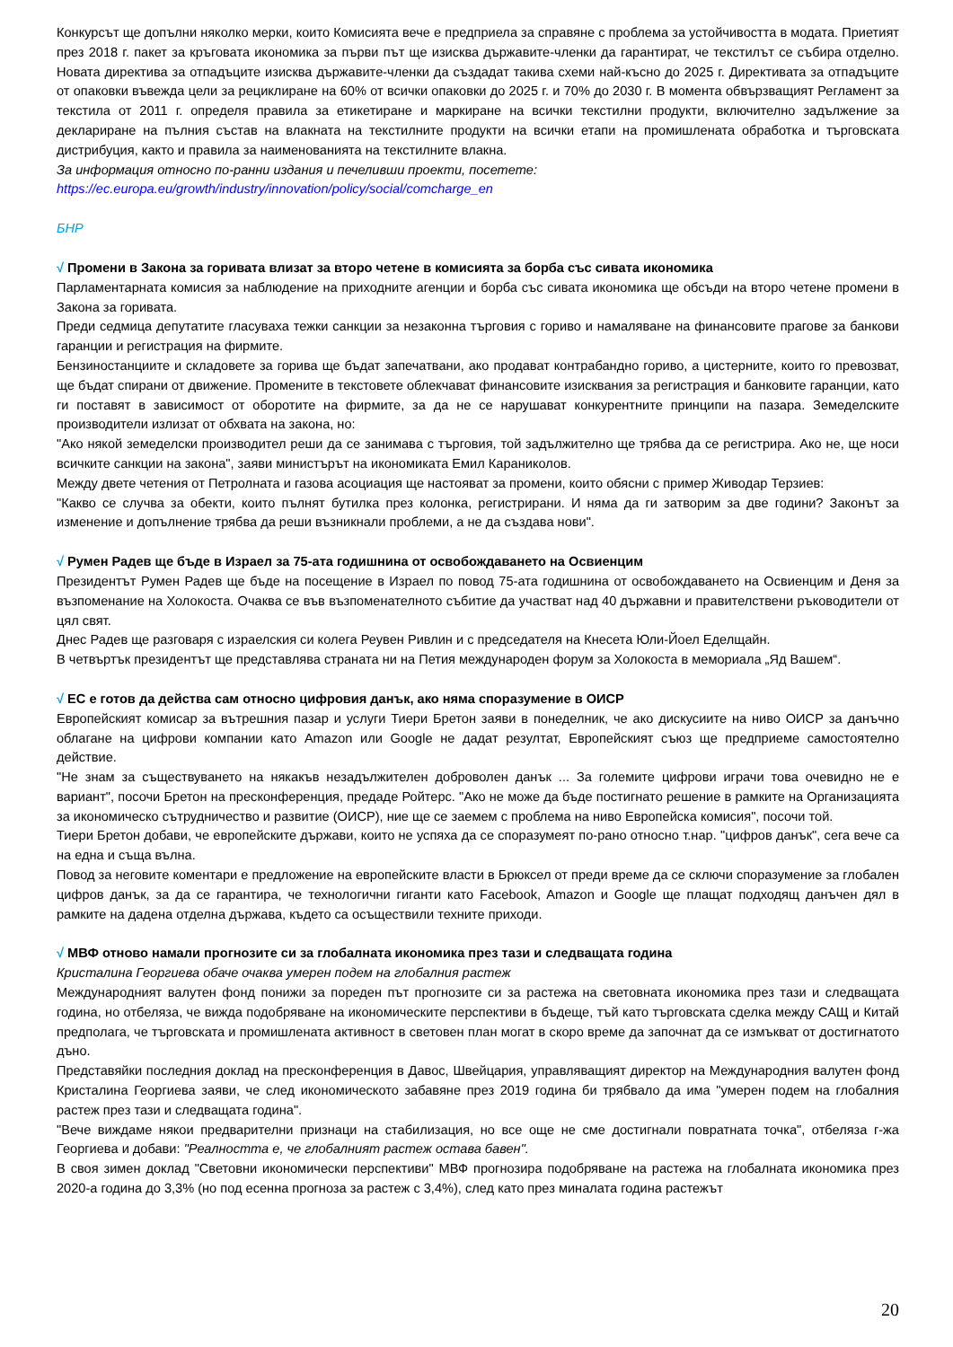Конкурсът ще допълни няколко мерки, които Комисията вече е предприела за справяне с проблема за устойчивостта в модата. Приетият през 2018 г. пакет за кръговата икономика за първи път ще изисква държавите-членки да гарантират, че текстилът се събира отделно. Новата директива за отпадъците изисква държавите-членки да създадат такива схеми най-късно до 2025 г. Директивата за отпадъците от опаковки въвежда цели за рециклиране на 60% от всички опаковки до 2025 г. и 70% до 2030 г. В момента обвързващият Регламент за текстила от 2011 г. определя правила за етикетиране и маркиране на всички текстилни продукти, включително задължение за деклариране на пълния състав на влакната на текстилните продукти на всички етапи на промишлената обработка и търговската дистрибуция, както и правила за наименованията на текстилните влакна.
За информация относно по-ранни издания и печеливши проекти, посетете:
https://ec.europa.eu/growth/industry/innovation/policy/social/comcharge_en
БНР
√ Промени в Закона за горивата влизат за второ четене в комисията за борба със сивата икономика
Парламентарната комисия за наблюдение на приходните агенции и борба със сивата икономика ще обсъди на второ четене промени в Закона за горивата.
Преди седмица депутатите гласуваха тежки санкции за незаконна търговия с гориво и намаляване на финансовите прагове за банкови гаранции и регистрация на фирмите.
Бензиностанциите и складовете за горива ще бъдат запечатвани, ако продават контрабандно гориво, а цистерните, които го превозват, ще бъдат спирани от движение. Промените в текстовете облекчават финансовите изисквания за регистрация и банковите гаранции, като ги поставят в зависимост от оборотите на фирмите, за да не се нарушават конкурентните принципи на пазара. Земеделските производители излизат от обхвата на закона, но:
"Ако някой земеделски производител реши да се занимава с търговия, той задължително ще трябва да се регистрира. Ако не, ще носи всичките санкции на закона", заяви министърът на икономиката Емил Караниколов.
Между двете четения от Петролната и газова асоциация ще настояват за промени, които обясни с пример Живодар Терзиев:
"Какво се случва за обекти, които пълнят бутилка през колонка, регистрирани. И няма да ги затворим за две години? Законът за изменение и допълнение трябва да реши възникнали проблеми, а не да създава нови".
√ Румен Радев ще бъде в Израел за 75-ата годишнина от освобождаването на Освиенцим
Президентът Румен Радев ще бъде на посещение в Израел по повод 75-ата годишнина от освобождаването на Освиенцим и Деня за възпоменание на Холокоста. Очаква се във възпоменателното събитие да участват над 40 държавни и правителствени ръководители от цял свят.
Днес Радев ще разговаря с израелския си колега Реувен Ривлин и с председателя на Кнесета Юли-Йоел Еделщайн.
В четвъртък президентът ще представлява страната ни на Петия международен форум за Холокоста в мемориала „Яд Вашем“.
√ ЕС е готов да действа сам относно цифровия данък, ако няма споразумение в ОИСР
Европейският комисар за вътрешния пазар и услуги Тиери Бретон заяви в понеделник, че ако дискусиите на ниво ОИСР за данъчно облагане на цифрови компании като Amazon или Google не дадат резултат, Европейският съюз ще предприеме самостоятелно действие.
"Не знам за съществуването на някакъв незадължителен доброволен данък ... За големите цифрови играчи това очевидно не е вариант", посочи Бретон на пресконференция, предаде Ройтерс. "Ако не може да бъде постигнато решение в рамките на Организацията за икономическо сътрудничество и развитие (ОИСР), ние ще се заемем с проблема на ниво Европейска комисия", посочи той.
Тиери Бретон добави, че европейските държави, които не успяха да се споразумеят по-рано относно т.нар. "цифров данък", сега вече са на една и съща вълна.
Повод за неговите коментари е предложение на европейските власти в Брюксел от преди време да се сключи споразумение за глобален цифров данък, за да се гарантира, че технологични гиганти като Facebook, Amazon и Google ще плащат подходящ данъчен дял в рамките на дадена отделна държава, където са осъществили техните приходи.
√ МВФ отново намали прогнозите си за глобалната икономика през тази и следващата година
Кристалина Георгиева обаче очаква умерен подем на глобалния растеж
Международният валутен фонд понижи за пореден път прогнозите си за растежа на световната икономика през тази и следващата година, но отбеляза, че вижда подобряване на икономическите перспективи в бъдеще, тъй като търговската сделка между САЩ и Китай предполага, че търговската и промишлената активност в световен план могат в скоро време да започнат да се измъкват от достигнатото дъно.
Представяйки последния доклад на пресконференция в Давос, Швейцария, управляващият директор на Международния валутен фонд Кристалина Георгиева заяви, че след икономическото забавяне през 2019 година би трябвало да има "умерен подем на глобалния растеж през тази и следващата година".
"Вече виждаме някои предварителни признаци на стабилизация, но все още не сме достигнали повратната точка", отбеляза г-жа Георгиева и добави: "Реалността е, че глобалният растеж остава бавен".
В своя зимен доклад "Световни икономически перспективи" МВФ прогнозира подобряване на растежа на глобалната икономика през 2020-а година до 3,3% (но под есенна прогноза за растеж с 3,4%), след като през миналата година растежът
20